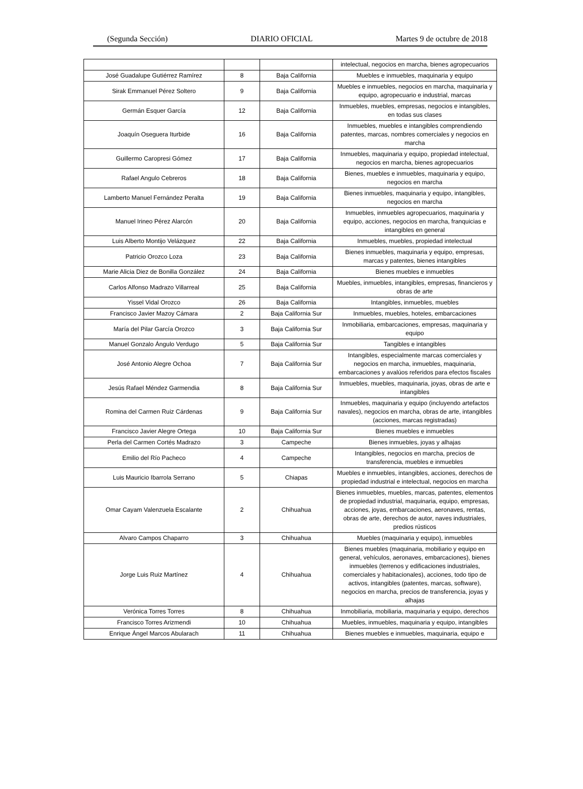(Segunda Sección) DIARIO OFICIAL Martes 9 de octubre de 2018
| | | | intelectual, negocios en marcha, bienes agropecuarios |
| José Guadalupe Gutiérrez Ramírez | 8 | Baja California | Muebles e inmuebles, maquinaria y equipo |
| Sirak Emmanuel Pérez Soltero | 9 | Baja California | Muebles e inmuebles, negocios en marcha, maquinaria y equipo, agropecuario e industrial, marcas |
| Germán Esquer García | 12 | Baja California | Inmuebles, muebles, empresas, negocios e intangibles, en todas sus clases |
| Joaquín Oseguera Iturbide | 16 | Baja California | Inmuebles, muebles e intangibles comprendiendo patentes, marcas, nombres comerciales y negocios en marcha |
| Guillermo Caropresi Gómez | 17 | Baja California | Inmuebles, maquinaria y equipo, propiedad intelectual, negocios en marcha, bienes agropecuarios |
| Rafael Angulo Cebreros | 18 | Baja California | Bienes, muebles e inmuebles, maquinaria y equipo, negocios en marcha |
| Lamberto Manuel Fernández Peralta | 19 | Baja California | Bienes inmuebles, maquinaria y equipo, intangibles, negocios en marcha |
| Manuel Irineo Pérez Alarcón | 20 | Baja California | Inmuebles, inmuebles agropecuarios, maquinaria y equipo, acciones, negocios en marcha, franquicias e intangibles en general |
| Luis Alberto Montijo Velázquez | 22 | Baja California | Inmuebles, muebles, propiedad intelectual |
| Patricio Orozco Loza | 23 | Baja California | Bienes inmuebles, maquinaria y equipo, empresas, marcas y patentes, bienes intangibles |
| Marie Alicia Diez de Bonilla González | 24 | Baja California | Bienes muebles e inmuebles |
| Carlos Alfonso Madrazo Villarreal | 25 | Baja California | Muebles, inmuebles, intangibles, empresas, financieros y obras de arte |
| Yissel Vidal Orozco | 26 | Baja California | Intangibles, inmuebles, muebles |
| Francisco Javier Mazoy Cámara | 2 | Baja California Sur | Inmuebles, muebles, hoteles, embarcaciones |
| María del Pilar García Orozco | 3 | Baja California Sur | Inmobiliaria, embarcaciones, empresas, maquinaria y equipo |
| Manuel Gonzalo Ángulo Verdugo | 5 | Baja California Sur | Tangibles e intangibles |
| José Antonio Alegre Ochoa | 7 | Baja California Sur | Intangibles, especialmente marcas comerciales y negocios en marcha, inmuebles, maquinaria, embarcaciones y avalúos referidos para efectos fiscales |
| Jesús Rafael Méndez Garmendia | 8 | Baja California Sur | Inmuebles, muebles, maquinaria, joyas, obras de arte e intangibles |
| Romina del Carmen Ruiz Cárdenas | 9 | Baja California Sur | Inmuebles, maquinaria y equipo (incluyendo artefactos navales), negocios en marcha, obras de arte, intangibles (acciones, marcas registradas) |
| Francisco Javier Alegre Ortega | 10 | Baja California Sur | Bienes muebles e inmuebles |
| Perla del Carmen Cortés Madrazo | 3 | Campeche | Bienes inmuebles, joyas y alhajas |
| Emilio del Río Pacheco | 4 | Campeche | Intangibles, negocios en marcha, precios de transferencia, muebles e inmuebles |
| Luis Mauricio Ibarrola Serrano | 5 | Chiapas | Muebles e inmuebles, intangibles, acciones, derechos de propiedad industrial e intelectual, negocios en marcha |
| Omar Cayam Valenzuela Escalante | 2 | Chihuahua | Bienes inmuebles, muebles, marcas, patentes, elementos de propiedad industrial, maquinaria, equipo, empresas, acciones, joyas, embarcaciones, aeronaves, rentas, obras de arte, derechos de autor, naves industriales, predios rústicos |
| Alvaro Campos Chaparro | 3 | Chihuahua | Muebles (maquinaria y equipo), inmuebles |
| Jorge Luis Ruiz Martínez | 4 | Chihuahua | Bienes muebles (maquinaria, mobiliario y equipo en general, vehículos, aeronaves, embarcaciones), bienes inmuebles (terrenos y edificaciones industriales, comerciales y habitacionales), acciones, todo tipo de activos, intangibles (patentes, marcas, software), negocios en marcha, precios de transferencia, joyas y alhajas |
| Verónica Torres Torres | 8 | Chihuahua | Inmobiliaria, mobiliaria, maquinaria y equipo, derechos |
| Francisco Torres Arizmendi | 10 | Chihuahua | Muebles, inmuebles, maquinaria y equipo, intangibles |
| Enrique Ángel Marcos Abularach | 11 | Chihuahua | Bienes muebles e inmuebles, maquinaria, equipo e |